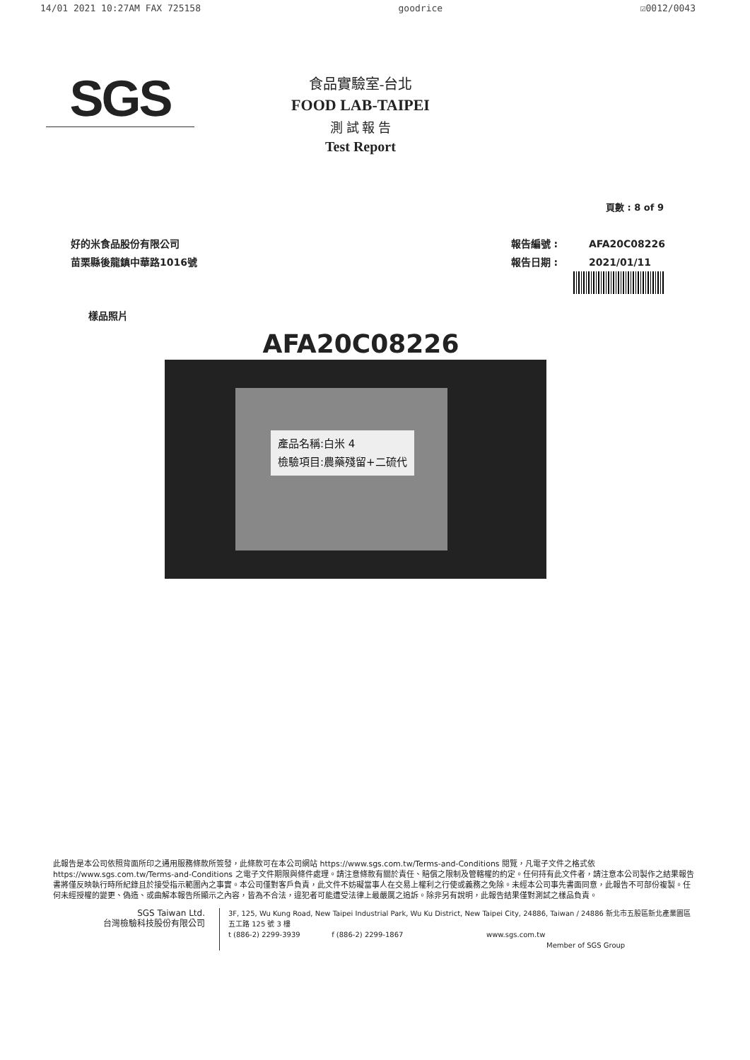14/01 2021 10:27AM FAX 725158 goodrice ☑0012/0043
SGS
食品實驗室-台北
FOOD LAB-TAIPEI
測 試 報 告
Test Report
頁數 : 8 of 9
好的米食品股份有限公司
苗栗縣後龍鎮中華路1016號
報告編號 : AFA20C08226
報告日期 : 2021/01/11
樣品照片
AFA20C08226
產品名稱:白米 4
檢驗項目:農藥殘留+二硫代
此報告是本公司依照背面所印之通用服務條款所簽發，此條款可在本公司網站 https://www.sgs.com.tw/Terms-and-Conditions 閱覽，凡電子文件之格式依 https://www.sgs.com.tw/Terms-and-Conditions 之電子文件期限與條件處理。請注意條款有關於責任、賠償之限制及管轄權的約定。任何持有此文件者，請注意本公司製作之結果報告書將僅反映執行時所紀錄且於接受指示範圍內之事實。本公司僅對客戶負責，此文件不妨礙當事人在交易上權利之行使或義務之免除。未經本公司事先書面同意，此報告不可部份複製。任何未經授權的變更、偽造、或曲解本報告所顯示之內容，皆為不合法，違犯者可能遭受法律上最嚴厲之追訴。除非另有說明，此報告結果僅對測試之樣品負責。
SGS Taiwan Ltd.
台灣檢驗科技股份有限公司
3F, 125, Wu Kung Road, New Taipei Industrial Park, Wu Ku District, New Taipei City, 24886, Taiwan / 24886 新北市五股區新北產業園區五工路 125 號 3 樓
t (886-2) 2299-3939 f (886-2) 2299-1867 www.sgs.com.tw
Member of SGS Group